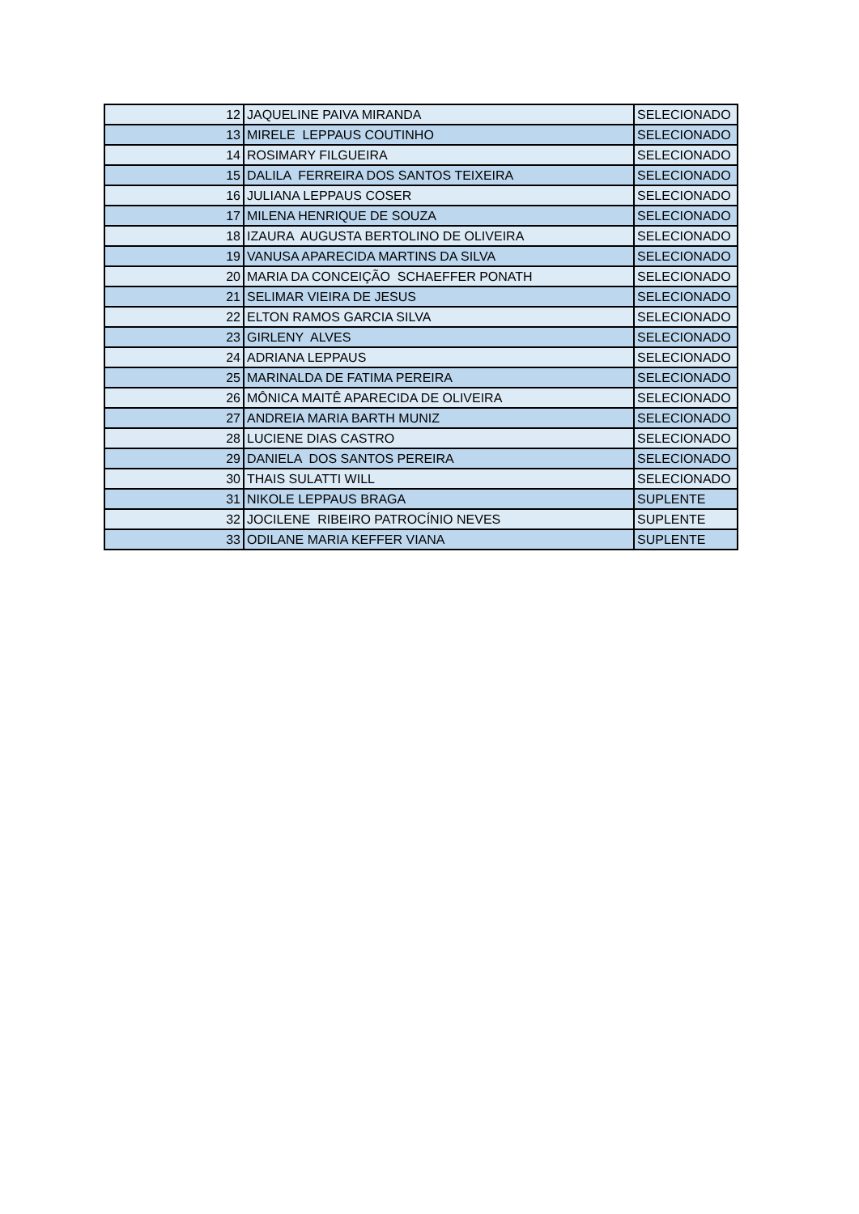| 12 | JAQUELINE PAIVA MIRANDA | SELECIONADO |
| 13 | MIRELE LEPPAUS COUTINHO | SELECIONADO |
| 14 | ROSIMARY FILGUEIRA | SELECIONADO |
| 15 | DALILA FERREIRA DOS SANTOS TEIXEIRA | SELECIONADO |
| 16 | JULIANA LEPPAUS COSER | SELECIONADO |
| 17 | MILENA HENRIQUE DE SOUZA | SELECIONADO |
| 18 | IZAURA AUGUSTA BERTOLINO DE OLIVEIRA | SELECIONADO |
| 19 | VANUSA APARECIDA MARTINS DA SILVA | SELECIONADO |
| 20 | MARIA DA CONCEIÇÃO SCHAEFFER PONATH | SELECIONADO |
| 21 | SELIMAR VIEIRA DE JESUS | SELECIONADO |
| 22 | ELTON RAMOS GARCIA SILVA | SELECIONADO |
| 23 | GIRLENY ALVES | SELECIONADO |
| 24 | ADRIANA LEPPAUS | SELECIONADO |
| 25 | MARINALDA DE FATIMA PEREIRA | SELECIONADO |
| 26 | MÔNICA MAITÊ APARECIDA DE OLIVEIRA | SELECIONADO |
| 27 | ANDREIA MARIA BARTH MUNIZ | SELECIONADO |
| 28 | LUCIENE DIAS CASTRO | SELECIONADO |
| 29 | DANIELA DOS SANTOS PEREIRA | SELECIONADO |
| 30 | THAIS SULATTI WILL | SELECIONADO |
| 31 | NIKOLE LEPPAUS BRAGA | SUPLENTE |
| 32 | JOCILENE RIBEIRO PATROCÍNIO NEVES | SUPLENTE |
| 33 | ODILANE MARIA KEFFER VIANA | SUPLENTE |